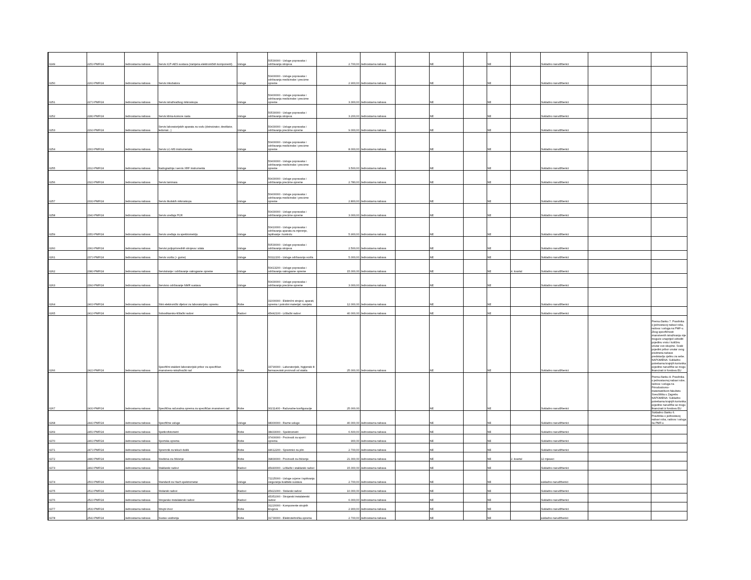| 0249 | 225J-PMF/24 | Jednostavna nabava | Servis ICP-AES sustava (zamjena elektroničkih komponenti) | Usluge | 50530000 - Usluge popravaka i održavanja strojeva | 2.700,00 | Jednostavna nabava | | NE | | NE | | Sukladno narudžbenici | | |
| 0250 | 226J-PMF/24 | Jednostavna nabava | Servis inkubatora | Usluge | 50400000 - Usluge popravaka i održavanja medicinske i precizne opreme | 2.900,00 | Jednostavna nabava | | NE | | NE | | Sukladno narudžbenici | | |
| 0251 | 227J-PMF/24 | Jednostavna nabava | Servis istraživačkog mikroskopa | Usluge | 50400000 - Usluge popravaka i održavanja medicinske i precizne opreme | 3.300,00 | Jednostavna nabava | | NE | | NE | | Sukladno narudžbenici | | |
| 0252 | 228J-PMF/24 | Jednostavna nabava | Servis klima-komore rasta | Usluge | 50530000 - Usluge popravaka i održavanja strojeva | 3.200,00 | Jednostavna nabava | | NE | | NE | | Sukladno narudžbenici | | |
| 0253 | 229J-PMF/24 | Jednostavna nabava | Servis laboratorijskih aparata za vodu (deinoizator, destilator, ledomat...) | Usluge | 50430000 - Usluge popravaka i održavanja precizne opreme | 9.000,00 | Jednostavna nabava | | NE | | NE | | Sukladno narudžbenici | | |
| 0254 | 230J-PMF/24 | Jednostavna nabava | Servis LC-MS instrumenata | Usluge | 50400000 - Usluge popravaka i održavanja medicinske i precizne opreme | 8.000,00 | Jednostavna nabava | | NE | | NE | | Sukladno narudžbenici | | |
| 0255 | 231J-PMF/24 | Jednostavna nabava | Nadogradnja i servis XRF instrumenta | Usluge | 50400000 - Usluge popravaka i održavanja medicinske i precizne opreme | 3.500,00 | Jednostavna nabava | | NE | | NE | | Sukladno narudžbenici | | |
| 0256 | 232J-PMF/24 | Jednostavna nabava | Servis laminara | Usluge | 50430000 - Usluge popravaka i održavanja precizne opreme | 2.780,00 | Jednostavna nabava | | NE | | NE | | Sukladno narudžbenici | | |
| 0257 | 233J-PMF/24 | Jednostavna nabava | Servis školskih mikroskopa | Usluge | 50400000 - Usluge popravaka i održavanja medicinske i precizne opreme | 2.800,00 | Jednostavna nabava | | NE | | NE | | Sukladno narudžbenici | | |
| 0258 | 234J-PMF/24 | Jednostavna nabava | Servis uređaja PCR | Usluge | 50430000 - Usluge popravaka i održavanja precizne opreme | 3.000,00 | Jednostavna nabava | | NE | | NE | | Sukladno narudžbenici | | |
| 0259 | 235J-PMF/24 | Jednostavna nabava | Servis uređaja za spektrometriju | Usluge | 50410000 - Usluge popravaka i održavanja aparata za mjerenje, ispitivanje i kontrolu | 5.900,00 | Jednostavna nabava | | NE | | NE | | Sukladno narudžbenici | | |
| 0260 | 236J-PMF/24 | Jednostavna nabava | Servisi poljoprivrednih strojeva i alata | Usluge | 50530000 - Usluge popravaka i održavanja strojeva | 2.500,00 | Jednostavna nabava | | NE | | NE | | Sukladno narudžbenici | | |
| 0261 | 237J-PMF/24 | Jednostavna nabava | Servis vozila (+ gume) | Usluge | 50112200 - Usluge održavanja vozila | 5.000,00 | Jednostavna nabava | | NE | | NE | | Sukladno narudžbenici | | |
| 0262 | 238J-PMF/24 | Jednostavna nabava | Servisiranje i održavanje vatrogasne opreme | Usluge | 50413200 - Usluge popravaka i održavanja vatrogasne opreme | 15.000,00 | Jednostavna nabava | | NE | | NE | 4. kvartal | Sukladno narudžbenici | | |
| 0263 | 239J-PMF/24 | Jednostavna nabava | Servisno održavanje NMR sustava | Usluge | 50430000 - Usluge popravaka i održavanja precizne opreme | 3.000,00 | Jednostavna nabava | | NE | | NE | | Sukladno narudžbenici | | |
| 0264 | 240J-PMF/24 | Jednostavna nabava | Sitni elektronički dijelovi za laboratorijsku opremu | Robe | 31000000 - Električni strojevi, aparati, oprema i potrošni materijal; rasvjeta | 12.000,00 | Jednostavna nabava | | NE | | NE | | Sukladno narudžbenici | | |
| 0265 | 241J-PMF/24 | Jednostavna nabava | Soboslikarsko-ličilački radovi | Radovi | 45442100 - Ličilački radovi | 40.000,00 | Jednostavna nabava | | NE | | NE | | Sukladno narudžbenici | | |
| 0266 | 242J-PMF/24 | Jednostavna nabava | Specifični stakleni laboratorijski pribor za specifičan znanstveno-istraživački rad | Robe | 33790000 - Laboratorijski, higijenski ili farmaceutski proizvodi od stakla | 25.000,00 | Jednostavna nabava | | NE | | NE | | Sukladno narudžbenici | | Prema članku 7. Pravilnika o jednostavoj nabavi roba, radova i usluga na PMF-u. Zbog specifičnosti znanstvenih istraživanja nije moguće unaprijed odrediti pojedinu vrstu i količinu unutar ove skupine. Svaki pojedini pribor unutar ovog predmeta nabave predstavlja cjelinu za sebe. NAPOMENA: Sukladno potrebama krajnjih korisnika pojedine narudžbe se mogu financirati iz fondova EU |
| 0267 | 243J-PMF/24 | Jednostavna nabava | Specifična računalna oprema za specifičan znanstveni rad | Robe | 30211400 - Računalne konfiguracije | 25.000,00 | | | NE | | NE | | Sukladno narudžbenici | | Prema članku 8. Pravilnika o jednostavnoj nabavi robe, radova i usluga na Prirodoslovno-matematičkom fakultetu Sveučilišta u Zagrebu NAPOMENA: Sukladno potrebama krajnjih korisnika pojedine narudžbe se mogu financirati iz fondova EU |
| 0268 | 244J-PMF/24 | Jednostavna nabava | Specifične usluge | Usluge | 98300000 - Razne usluge | 40.000,00 | Jednostavna nabava | | NE | | NE | | Sukladno narudžbenici | | Sukladno članku 6. Pravilnika o jednostavoj nabavi roba, radova i usluga na PMF-u |
| 0269 | 245J-PMF/24 | Jednostavna nabava | Spetkrofotometri | Robe | 38433000 - Spektrometri | 6.600,00 | Jednostavna nabava | | NE | | NE | | Sukladno narudžbenici | | |
| 0270 | 246J-PMF/24 | Jednostavna nabava | Sportska oprema | Robe | 37400000 - Proizvodi za sport i oprema | 900,00 | Jednostavna nabava | | NE | | NE | | Sukladno narudžbenici | | |
| 0271 | 247J-PMF/24 | Jednostavna nabava | Spremnik za tekući dušik | Robe | 44612200 - Spremnici za plin | 2.700,00 | Jednostavna nabava | | NE | | NE | | Sukladno narudžbenici | | |
| 0272 | 248J-PMF/24 | Jednostavna nabava | Sredstva za čišćenje | Robe | 39830000 - Proizvodi za čišćenje | 21.000,00 | Jednostavna nabava | | NE | | NE | 2. kvartal | 12 mjeseci | | |
| 0273 | 249J-PMF/24 | Jednostavna nabava | Staklarski radovi | Radovi | 45440000 - Ličilački i staklarski radovi | 15.000,00 | Jednostavna nabava | | NE | | NE | | Sukladno narudžbenici | | |
| 0274 | 250J-PMF/24 | Jednostavna nabava | Standardi za Hach spektrometar | Usluge | 72225000 - Usluge ocjene i ispitivanja osiguranja kvalitete sustava | 2.700,00 | Jednostavna nabava | | NE | | NE | | sukladno narudžbenici | | |
| 0275 | 251J-PMF/24 | Jednostavna nabava | Stolarski radovi | Radovi | 45421000 - Stolarski radovi | 10.000,00 | Jednostavna nabava | | NE | | NE | | Sukladno narudžbenici | | |
| 0276 | 252J-PMF/24 | Jednostavna nabava | Strojarsko instalaterski radovi | Radovi | 45351000 - Strojarski instalaterski radovi | 6.000,00 | Jednostavna nabava | | NE | | NE | | Sukladno narudžbenici | | |
| 0277 | 253J-PMF/24 | Jednostavna nabava | Strujni izvor | Robe | 31220000 - Komponente strujnih krugova | 2.900,00 | Jednostavna nabava | | NE | | NE | | Sukladno narudžbenici | | |
| 0278 | 254J-PMF/24 | Jednostavna nabava | Sustav usidrenja | Robe | 31730000 - Elektrotehnička oprema | 2.700,00 | Jednostavna nabava | | NE | | NE | | sukladno narudžbenici | | |